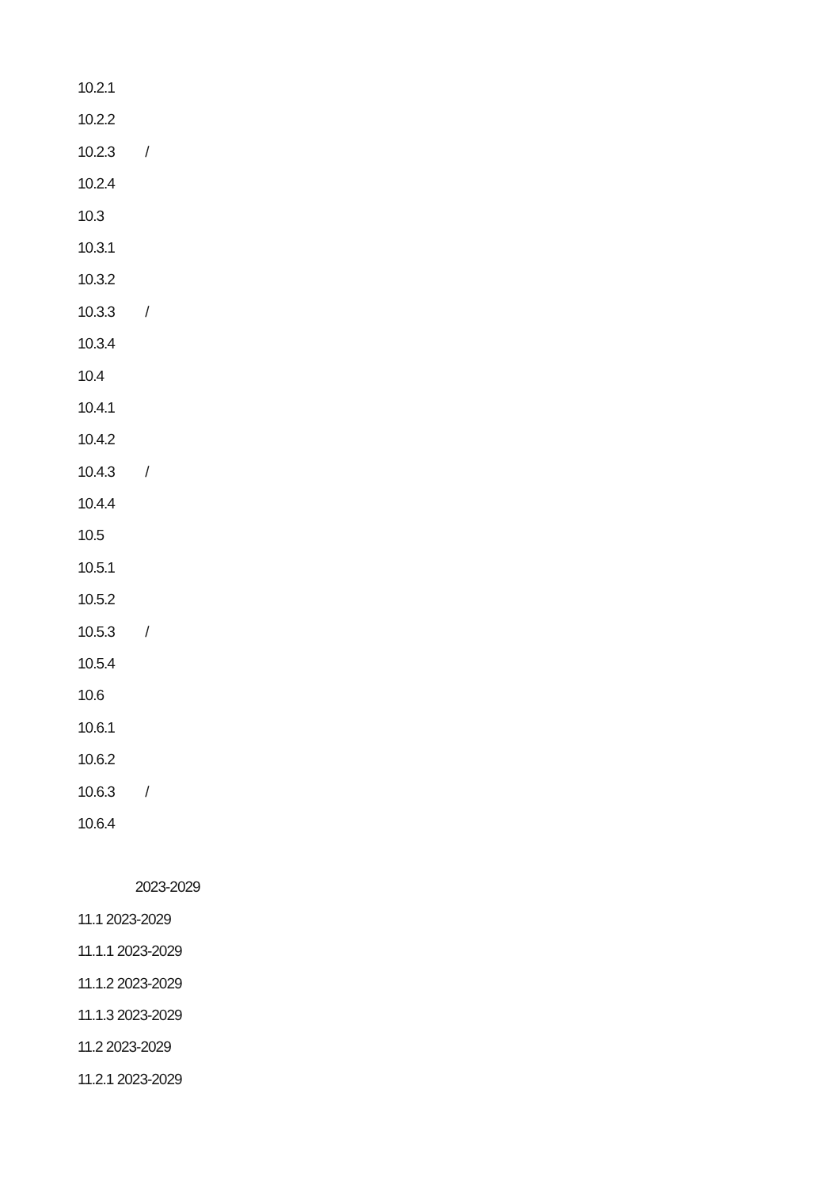10.2.1
10.2.2
10.2.3 /
10.2.4
10.3
10.3.1
10.3.2
10.3.3 /
10.3.4
10.4
10.4.1
10.4.2
10.4.3 /
10.4.4
10.5
10.5.1
10.5.2
10.5.3 /
10.5.4
10.6
10.6.1
10.6.2
10.6.3 /
10.6.4
2023-2029
11.1 2023-2029
11.1.1 2023-2029
11.1.2 2023-2029
11.1.3 2023-2029
11.2 2023-2029
11.2.1 2023-2029